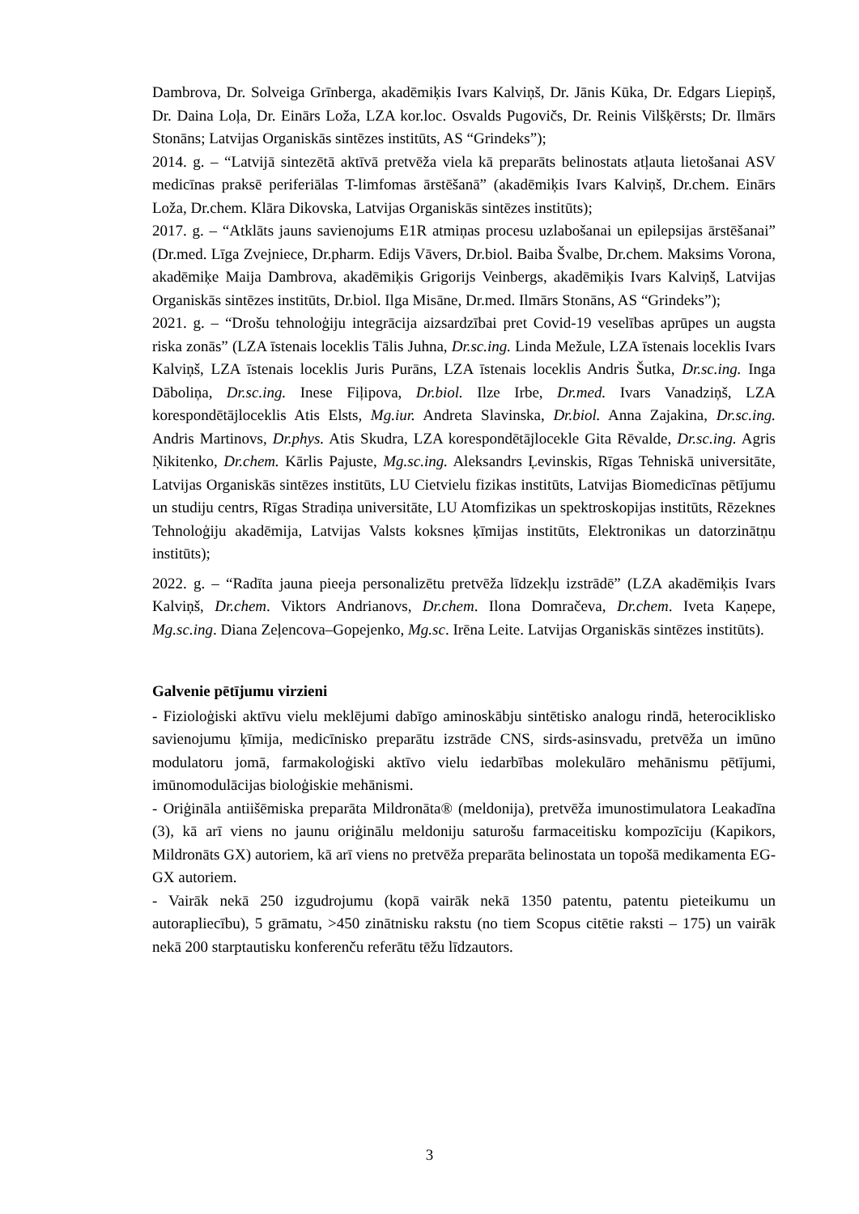Dambrova, Dr. Solveiga Grīnberga, akadēmiķis Ivars Kalviņš, Dr. Jānis Kūka, Dr. Edgars Liepiņš, Dr. Daina Loļa, Dr. Einārs Loža, LZA kor.loc. Osvalds Pugovičs, Dr. Reinis Vilšķērsts; Dr. Ilmārs Stonāns; Latvijas Organiskās sintēzes institūts, AS “Grindeks”);
2014. g. – “Latvijā sintezētā aktīvā pretvēža viela kā preparāts belinostats atļauta lietošanai ASV medicīnas praksē periferiālas T-limfomas ārstēšanā” (akadēmiķis Ivars Kalviņš, Dr.chem. Einārs Loža, Dr.chem. Klāra Dikovska, Latvijas Organiskās sintēzes institūts);
2017. g. – “Atklāts jauns savienojums E1R atmiņas procesu uzlabošanai un epilepsijas ārstēšanai” (Dr.med. Līga Zvejniece, Dr.pharm. Edijs Vāvers, Dr.biol. Baiba Švalbe, Dr.chem. Maksims Vorona, akadēmiķe Maija Dambrova, akadēmiķis Grigorijs Veinbergs, akadēmiķis Ivars Kalviņš, Latvijas Organiskās sintēzes institūts, Dr.biol. Ilga Misāne, Dr.med. Ilmārs Stonāns, AS “Grindeks”);
2021. g. – “Drošu tehnoloģiju integrācija aizsardzībai pret Covid-19 veselības aprūpes un augsta riska zonās” (LZA īstenais loceklis Tālis Juhna, Dr.sc.ing. Linda Mežule, LZA īstenais loceklis Ivars Kalviņš, LZA īstenais loceklis Juris Purāns, LZA īstenais loceklis Andris Šutka, Dr.sc.ing. Inga Dāboliņa, Dr.sc.ing. Inese Fiļipova, Dr.biol. Ilze Irbe, Dr.med. Ivars Vanadziņš, LZA korespondētājloceklis Atis Elsts, Mg.iur. Andreta Slavinska, Dr.biol. Anna Zajakina, Dr.sc.ing. Andris Martinovs, Dr.phys. Atis Skudra, LZA korespondētājlocekle Gita Rēvalde, Dr.sc.ing. Agris Ņikitenko, Dr.chem. Kārlis Pajuste, Mg.sc.ing. Aleksandrs Ļevinskis, Rīgas Tehniskā universitāte, Latvijas Organiskās sintēzes institūts, LU Cietvielu fizikas institūts, Latvijas Biomedicīnas pētījumu un studiju centrs, Rīgas Stradiņa universitāte, LU Atomfizikas un spektroskopijas institūts, Rēzeknes Tehnoloģiju akadēmija, Latvijas Valsts koksnes ķīmijas institūts, Elektronikas un datorzinātņu institūts);
2022. g. – “Radīta jauna pieeja personalizētu pretvēža līdzekļu izstrādē” (LZA akadēmiķis Ivars Kalviņš, Dr.chem. Viktors Andrianovs, Dr.chem. Ilona Domračeva, Dr.chem. Iveta Kaņepe, Mg.sc.ing. Diana Zeļencova–Gopejenko, Mg.sc. Irēna Leite. Latvijas Organiskās sintēzes institūts).
Galvenie pētījumu virzieni
- Fizioloģiski aktīvu vielu meklējumi dabīgo aminoskābju sintētisko analogu rindā, heterociklisko savienojumu ķīmija, medicīnisko preparātu izstrāde CNS, sirds-asinsvadu, pretvēža un imūno modulatoru jomā, farmakoloģiski aktīvo vielu iedarbības molekulāro mehānismu pētījumi, imūnomodulācijas bioloģiskie mehānismi.
- Oriģināla antiišēmiska preparāta Mildronāta® (meldonija), pretvēža imunostimulatora Leakadīna (3), kā arī viens no jaunu oriģinālu meldoniju saturošu farmaceitisku kompozīciju (Kapikors, Mildronāts GX) autoriem, kā arī viens no pretvēža preparāta belinostata un topošā medikamenta EG-GX autoriem.
- Vairāk nekā 250 izgudrojumu (kopā vairāk nekā 1350 patentu, patentu pieteikumu un autorapliecību), 5 grāmatu, >450 zinātnisku rakstu (no tiem Scopus citētie raksti – 175) un vairāk nekā 200 starptautisku konferenču referātu tēžu līdzautors.
3